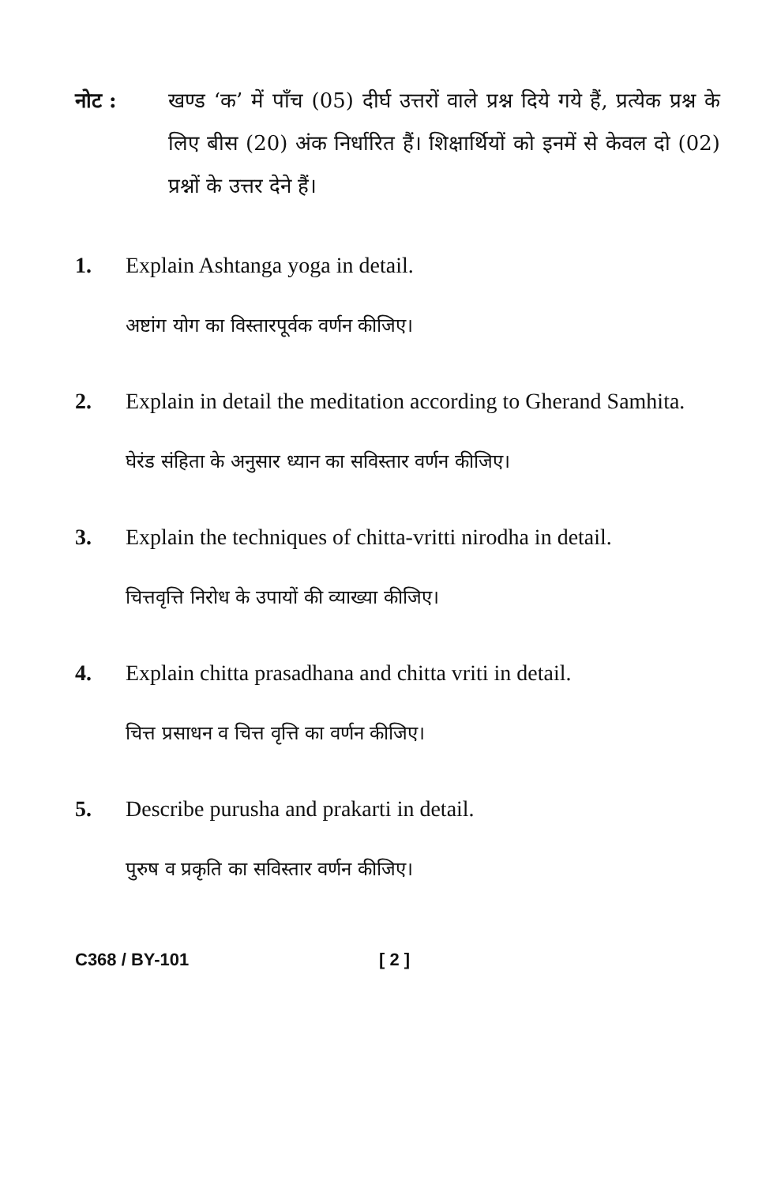नोट : खण्ड ‘क’ में पाँच (05) दीर्घ उत्तरों वाले प्रश्न दिये गये हैं, प्रत्येक प्रश्न के लिए बीस (20) अंक निर्धारित हैं। शिक्षार्थियों को इनमें से केवल दो (02) प्रश्नों के उत्तर देने हैं।
1. Explain Ashtanga yoga in detail.
अष्टांग योग का विस्तारपूर्वक वर्णन कीजिए।
2. Explain in detail the meditation according to Gherand Samhita.
घेरंड संहिता के अनुसार ध्यान का सविस्तार वर्णन कीजिए।
3. Explain the techniques of chitta-vritti nirodha in detail.
चित्तवृत्ति निरोध के उपायों की व्याख्या कीजिए।
4. Explain chitta prasadhana and chitta vriti in detail.
चित्त प्रसाधन व चित्त वृत्ति का वर्णन कीजिए।
5. Describe purusha and prakarti in detail.
पुरुष व प्रकृति का सविस्तार वर्णन कीजिए।
C368 / BY-101 [ 2 ]